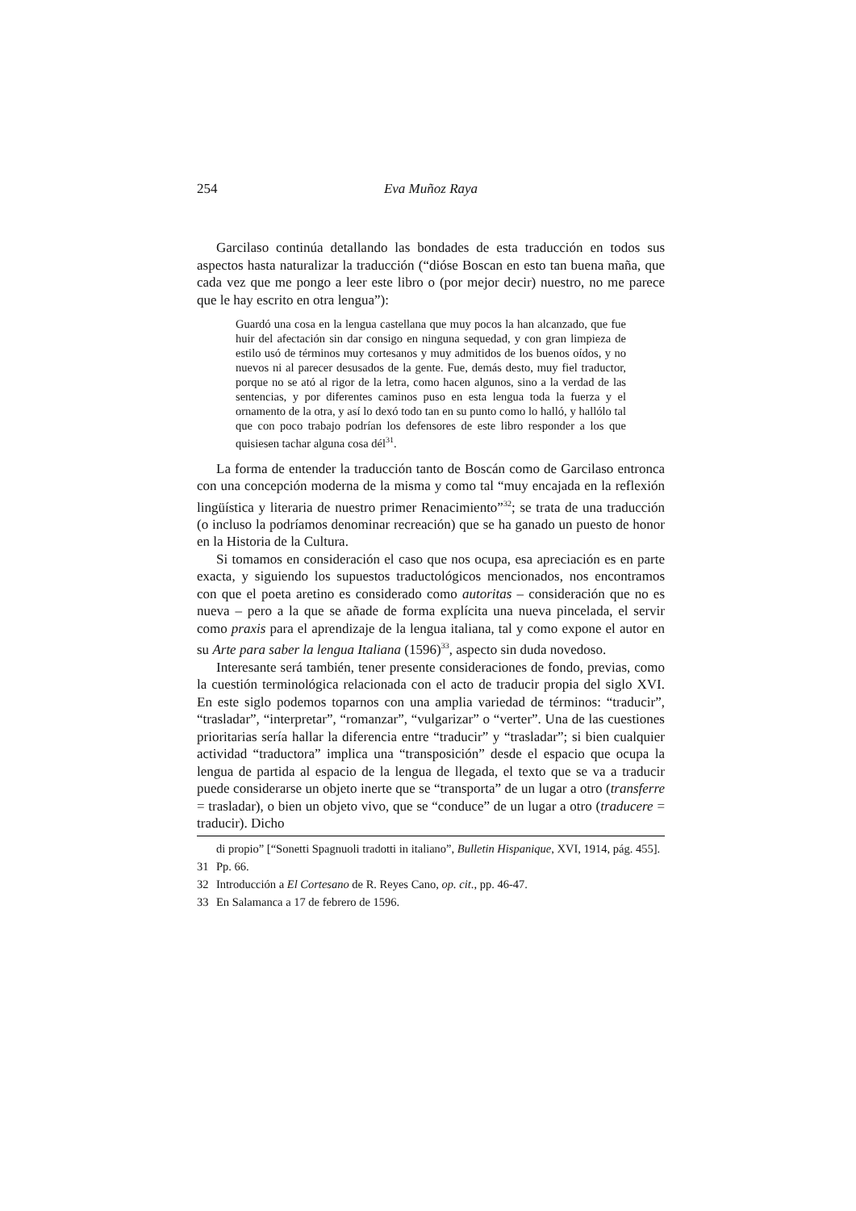254 Eva Muñoz Raya
Garcilaso continúa detallando las bondades de esta traducción en todos sus aspectos hasta naturalizar la traducción (“dióse Boscan en esto tan buena maña, que cada vez que me pongo a leer este libro o (por mejor decir) nuestro, no me parece que le hay escrito en otra lengua”):
Guardó una cosa en la lengua castellana que muy pocos la han alcanzado, que fue huir del afectación sin dar consigo en ninguna sequedad, y con gran limpieza de estilo usó de términos muy cortesanos y muy admitidos de los buenos oídos, y no nuevos ni al parecer desusados de la gente. Fue, demás desto, muy fiel traductor, porque no se ató al rigor de la letra, como hacen algunos, sino a la verdad de las sentencias, y por diferentes caminos puso en esta lengua toda la fuerza y el ornamento de la otra, y así lo dexó todo tan en su punto como lo halló, y hallólo tal que con poco trabajo podrían los defensores de este libro responder a los que quisiesen tachar alguna cosa dél<sup>31</sup>.
La forma de entender la traducción tanto de Boscán como de Garcilaso entronca con una concepción moderna de la misma y como tal “muy encajada en la reflexión lingüística y literaria de nuestro primer Renacimiento”<sup>32</sup>; se trata de una traducción (o incluso la podríamos denominar recreación) que se ha ganado un puesto de honor en la Historia de la Cultura.
Si tomamos en consideración el caso que nos ocupa, esa apreciación es en parte exacta, y siguiendo los supuestos traductológicos mencionados, nos encontramos con que el poeta aretino es considerado como autoritas – consideración que no es nueva – pero a la que se añade de forma explícita una nueva pincelada, el servir como praxis para el aprendizaje de la lengua italiana, tal y como expone el autor en su Arte para saber la lengua Italiana (1596)<sup>33</sup>, aspecto sin duda novedoso.
Interesante será también, tener presente consideraciones de fondo, previas, como la cuestión terminológica relacionada con el acto de traducir propia del siglo XVI. En este siglo podemos toparnos con una amplia variedad de términos: “traducir”, “trasladar”, “interpretar”, “romanzar”, “vulgarizar” o “verter”. Una de las cuestiones prioritarias sería hallar la diferencia entre “traducir” y “trasladar”; si bien cualquier actividad “traductora” implica una “transposición” desde el espacio que ocupa la lengua de partida al espacio de la lengua de llegada, el texto que se va a traducir puede considerarse un objeto inerte que se “transporta” de un lugar a otro (transferre = trasladar), o bien un objeto vivo, que se “conduce” de un lugar a otro (traducere = traducir). Dicho
di propio” [“Sonetti Spagnuoli tradotti in italiano”, Bulletin Hispanique, XVI, 1914, pág. 455].
31 Pp. 66.
32 Introducción a El Cortesano de R. Reyes Cano, op. cit., pp. 46-47.
33 En Salamanca a 17 de febrero de 1596.